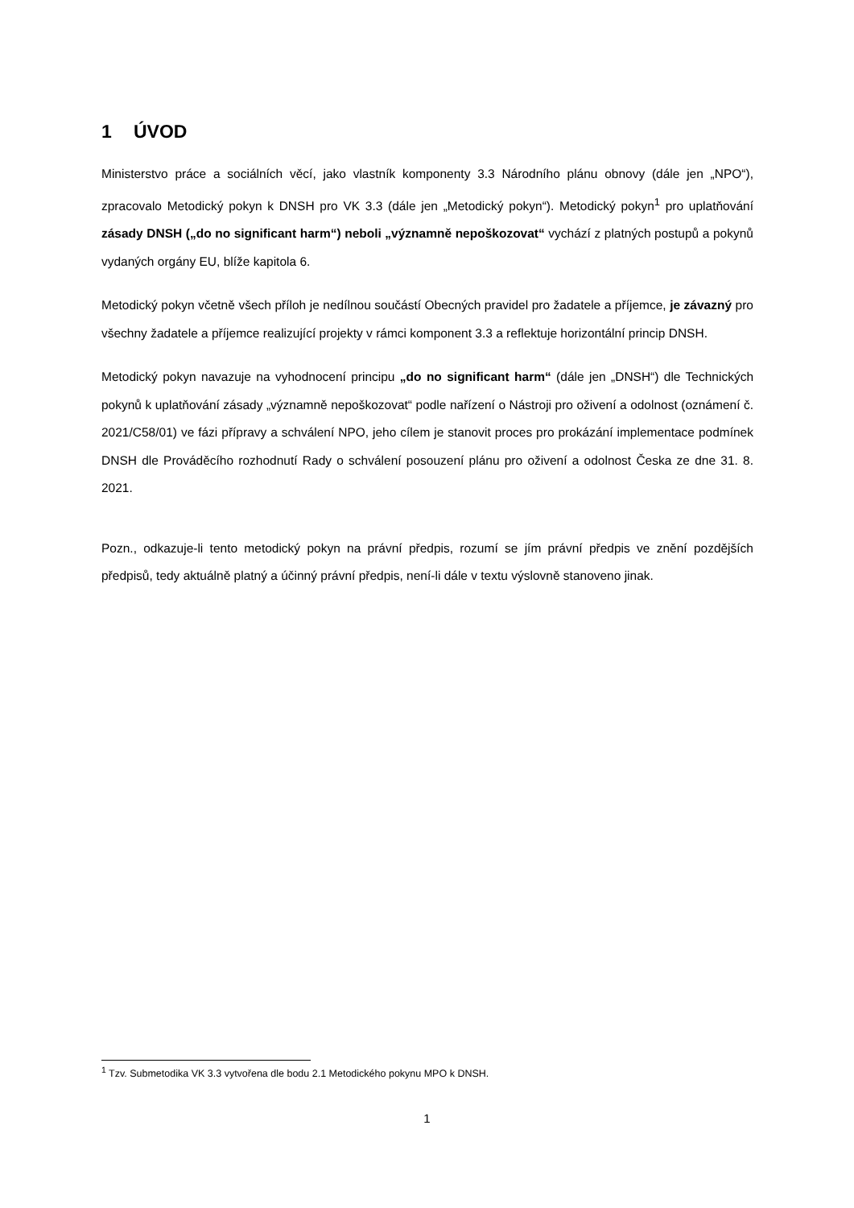1 ÚVOD
Ministerstvo práce a sociálních věcí, jako vlastník komponenty 3.3 Národního plánu obnovy (dále jen „NPO“), zpracovalo Metodický pokyn k DNSH pro VK 3.3 (dále jen „Metodický pokyn“). Metodický pokyn<sup>1</sup> pro uplatňování zásady DNSH („do no significant harm“) neboli „významně nepoškozovat“ vychází z platných postupů a pokynů vydaných orgány EU, blíže kapitola 6.
Metodický pokyn včetně všech příloh je nedílnou součástí Obecných pravidel pro žadatele a příjemce, je závazný pro všechny žadatele a příjemce realizující projekty v rámci komponent 3.3 a reflektuje horizontální princip DNSH.
Metodický pokyn navazuje na vyhodnocení principu „do no significant harm“ (dále jen „DNSH“) dle Technických pokynů k uplatňování zásady „významně nepoškozovat“ podle nařízení o Nástroji pro oživení a odolnost (oznámení č. 2021/C58/01) ve fázi přípravy a schválení NPO, jeho cílem je stanovit proces pro prokázání implementace podmínek DNSH dle Prováděcího rozhodnutí Rady o schválení posouzení plánu pro oživení a odolnost Česka ze dne 31. 8. 2021.
Pozn., odkazuje-li tento metodický pokyn na právní předpis, rozumí se jím právní předpis ve znění pozdějších předpisů, tedy aktuálně platný a účinný právní předpis, není-li dále v textu výslovně stanoveno jinak.
<sup>1</sup> Tzv. Submetodika VK 3.3 vytvořena dle bodu 2.1 Metodického pokynu MPO k DNSH.
1